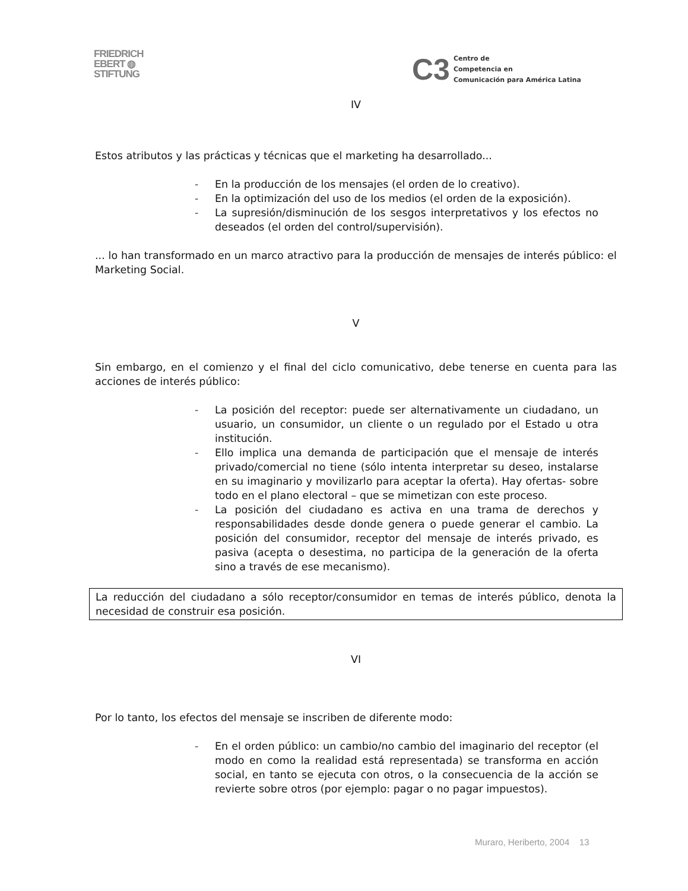FRIEDRICH
EBERT ◍
STIFTUNG
C3
Centro de
Competencia en
Comunicación para América Latina
IV
Estos atributos y las prácticas y técnicas que el marketing ha desarrollado...
- En la producción de los mensajes (el orden de lo creativo).
- En la optimización del uso de los medios (el orden de la exposición).
- La supresión/disminución de los sesgos interpretativos y los efectos no deseados (el orden del control/supervisión).
... lo han transformado en un marco atractivo para la producción de mensajes de interés público: el Marketing Social.
V
Sin embargo, en el comienzo y el final del ciclo comunicativo, debe tenerse en cuenta para las acciones de interés público:
- La posición del receptor: puede ser alternativamente un ciudadano, un usuario, un consumidor, un cliente o un regulado por el Estado u otra institución.
- Ello implica una demanda de participación que el mensaje de interés privado/comercial no tiene (sólo intenta interpretar su deseo, instalarse en su imaginario y movilizarlo para aceptar la oferta). Hay ofertas- sobre todo en el plano electoral – que se mimetizan con este proceso.
- La posición del ciudadano es activa en una trama de derechos y responsabilidades desde donde genera o puede generar el cambio. La posición del consumidor, receptor del mensaje de interés privado, es pasiva (acepta o desestima, no participa de la generación de la oferta sino a través de ese mecanismo).
La reducción del ciudadano a sólo receptor/consumidor en temas de interés público, denota la necesidad de construir esa posición.
VI
Por lo tanto, los efectos del mensaje se inscriben de diferente modo:
- En el orden público: un cambio/no cambio del imaginario del receptor (el modo en como la realidad está representada) se transforma en acción social, en tanto se ejecuta con otros, o la consecuencia de la acción se revierte sobre otros (por ejemplo: pagar o no pagar impuestos).
Muraro, Heriberto, 2004 13